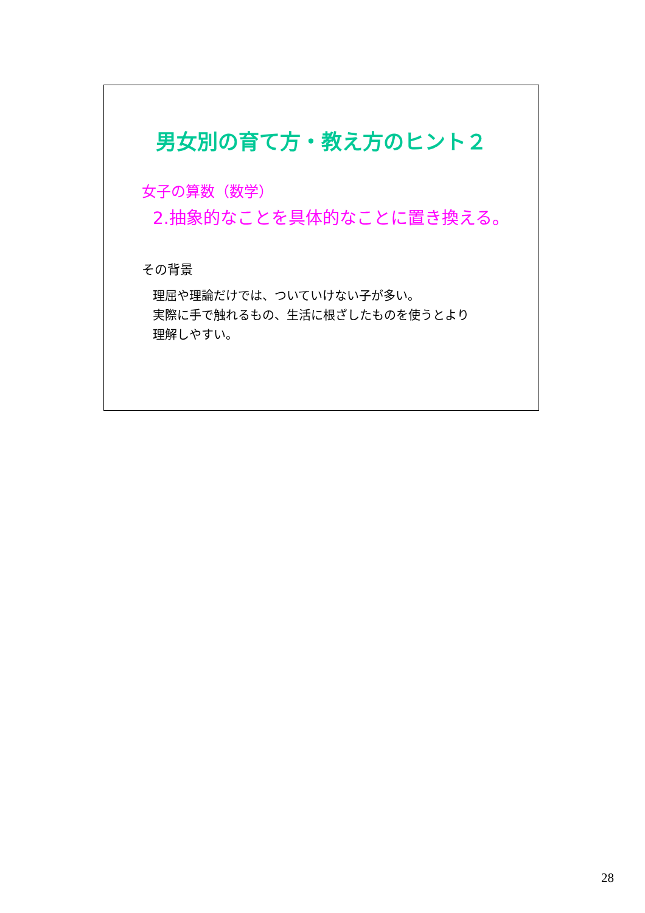男女別の育て方・教え方のヒント２
女子の算数（数学）
2.抽象的なことを具体的なことに置き換える。
その背景
理屈や理論だけでは、ついていけない子が多い。
実際に手で触れるもの、生活に根ざしたものを使うとより
理解しやすい。
28